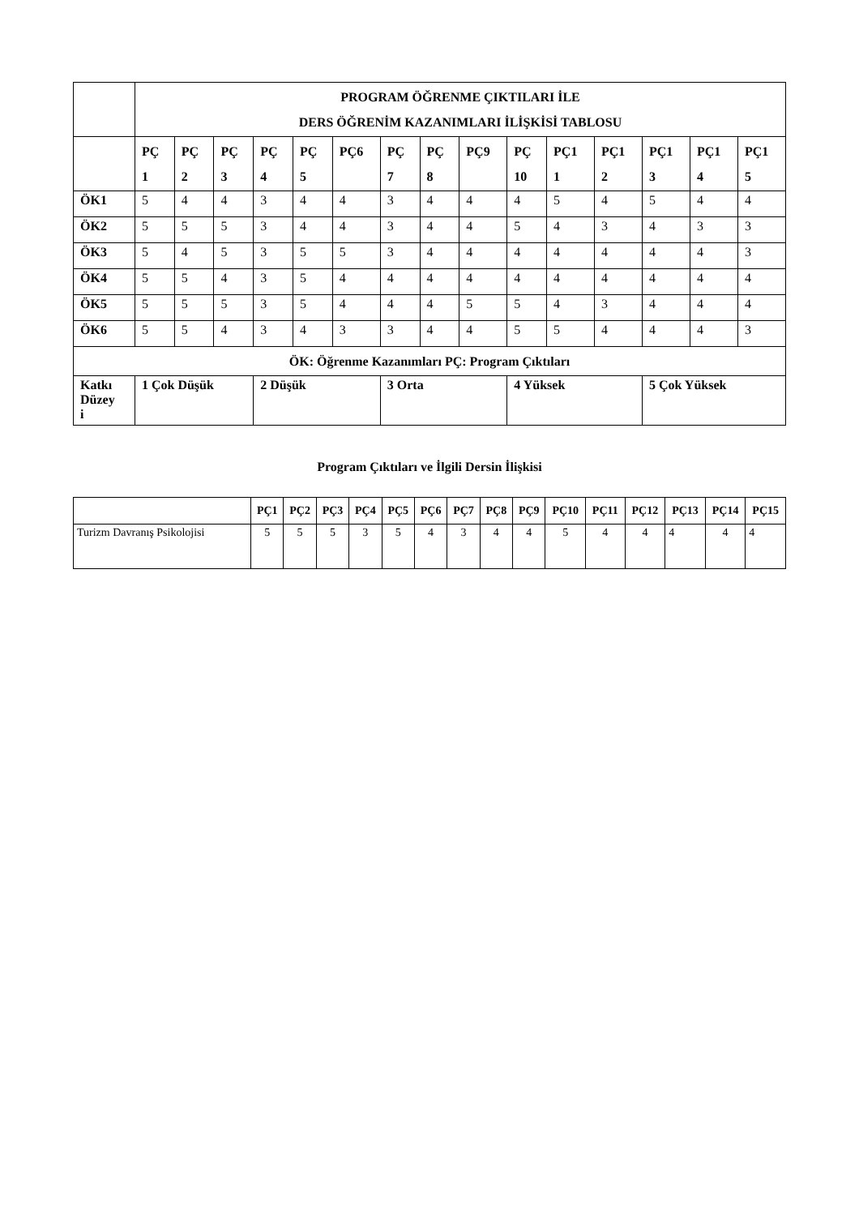| | PROGRAM ÖĞRENME ÇIKTILARI İLE DERS ÖĞRENİM KAZANIMLARI İLİŞKİSİ TABLOSU | | | | | | | | | | | | | | |
| --- | --- | --- | --- | --- | --- | --- | --- | --- | --- | --- | --- | --- | --- | --- | --- |
| | PÇ 1 | PÇ 2 | PÇ 3 | PÇ 4 | PÇ 5 | PÇ6 | PÇ 7 | PÇ 8 | PÇ9 | PÇ 10 | PÇ1 1 | PÇ1 2 | PÇ1 3 | PÇ1 4 | PÇ1 5 |
| ÖK1 | 5 | 4 | 4 | 3 | 4 | 4 | 3 | 4 | 4 | 4 | 5 | 4 | 5 | 4 | 4 |
| ÖK2 | 5 | 5 | 5 | 3 | 4 | 4 | 3 | 4 | 4 | 5 | 4 | 3 | 4 | 3 | 3 |
| ÖK3 | 5 | 4 | 5 | 3 | 5 | 5 | 3 | 4 | 4 | 4 | 4 | 4 | 4 | 4 | 3 |
| ÖK4 | 5 | 5 | 4 | 3 | 5 | 4 | 4 | 4 | 4 | 4 | 4 | 4 | 4 | 4 | 4 |
| ÖK5 | 5 | 5 | 5 | 3 | 5 | 4 | 4 | 4 | 5 | 5 | 4 | 3 | 4 | 4 | 4 |
| ÖK6 | 5 | 5 | 4 | 3 | 4 | 3 | 3 | 4 | 4 | 5 | 5 | 4 | 4 | 4 | 3 |
| ÖK: Öğrenme Kazanımları PÇ: Program Çıktıları | | | | | | | | | | | | | | | |
| Katkı Düzey i | 1 Çok Düşük | | | 2 Düşük | | | 3 Orta | | | 4 Yüksek | | | 5 Çok Yüksek | | |
Program Çıktıları ve İlgili Dersin İlişkisi
| | PÇ1 | PÇ2 | PÇ3 | PÇ4 | PÇ5 | PÇ6 | PÇ7 | PÇ8 | PÇ9 | PÇ10 | PÇ11 | PÇ12 | PÇ13 | PÇ14 | PÇ15 |
| --- | --- | --- | --- | --- | --- | --- | --- | --- | --- | --- | --- | --- | --- | --- | --- |
| Turizm Davranış Psikolojisi | 5 | 5 | 5 | 3 | 5 | 4 | 3 | 4 | 4 | 5 | 4 | 4 | 4 | 4 | 4 |